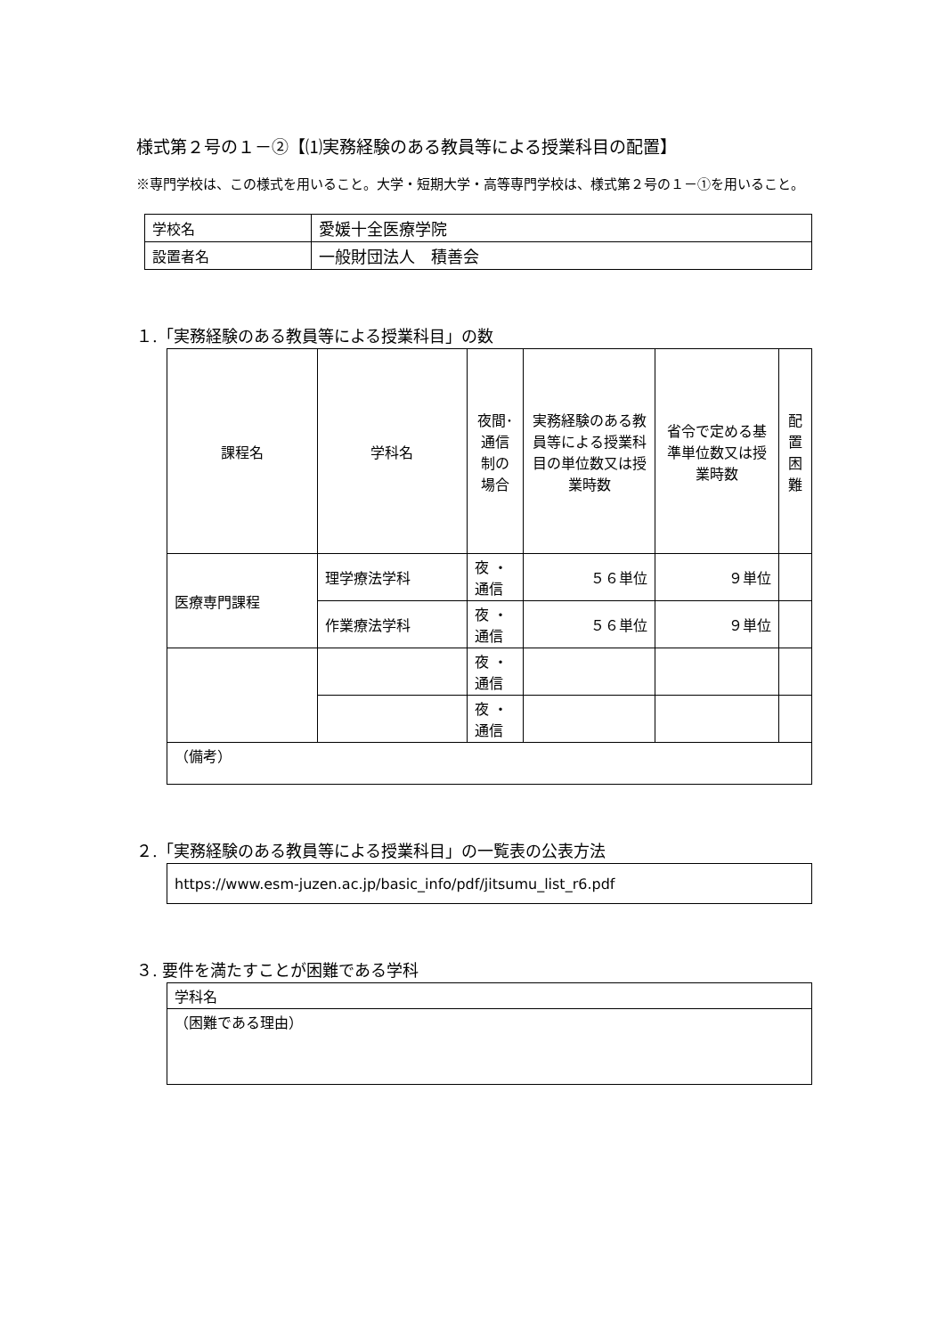様式第２号の１－②【⑴実務経験のある教員等による授業科目の配置】
※専門学校は、この様式を用いること。大学・短期大学・高等専門学校は、様式第２号の１－①を用いること。
| 学校名 | 愛媛十全医療学院 |
| 設置者名 | 一般財団法人 積善会 |
１.「実務経験のある教員等による授業科目」の数
| 課程名 | 学科名 | 夜間･ 通信 制の 場合 | 実務経験のある教員等による授業科目の単位数又は授業時数 | 省令で定める基準単位数又は授業時数 | 配 置 困 難 |
| --- | --- | --- | --- | --- | --- |
| 医療専門課程 | 理学療法学科 | 夜 ・ 通信 | ５６単位 | ９単位 | |
| | 作業療法学科 | 夜 ・ 通信 | ５６単位 | ９単位 | |
| | | 夜 ・ 通信 | | | |
| | | 夜 ・ 通信 | | | |
| （備考） | | | | | |
２.「実務経験のある教員等による授業科目」の一覧表の公表方法
| https://www.esm-juzen.ac.jp/basic_info/pdf/jitsumu_list_r6.pdf |
３. 要件を満たすことが困難である学科
| 学科名 |
| （困難である理由） |